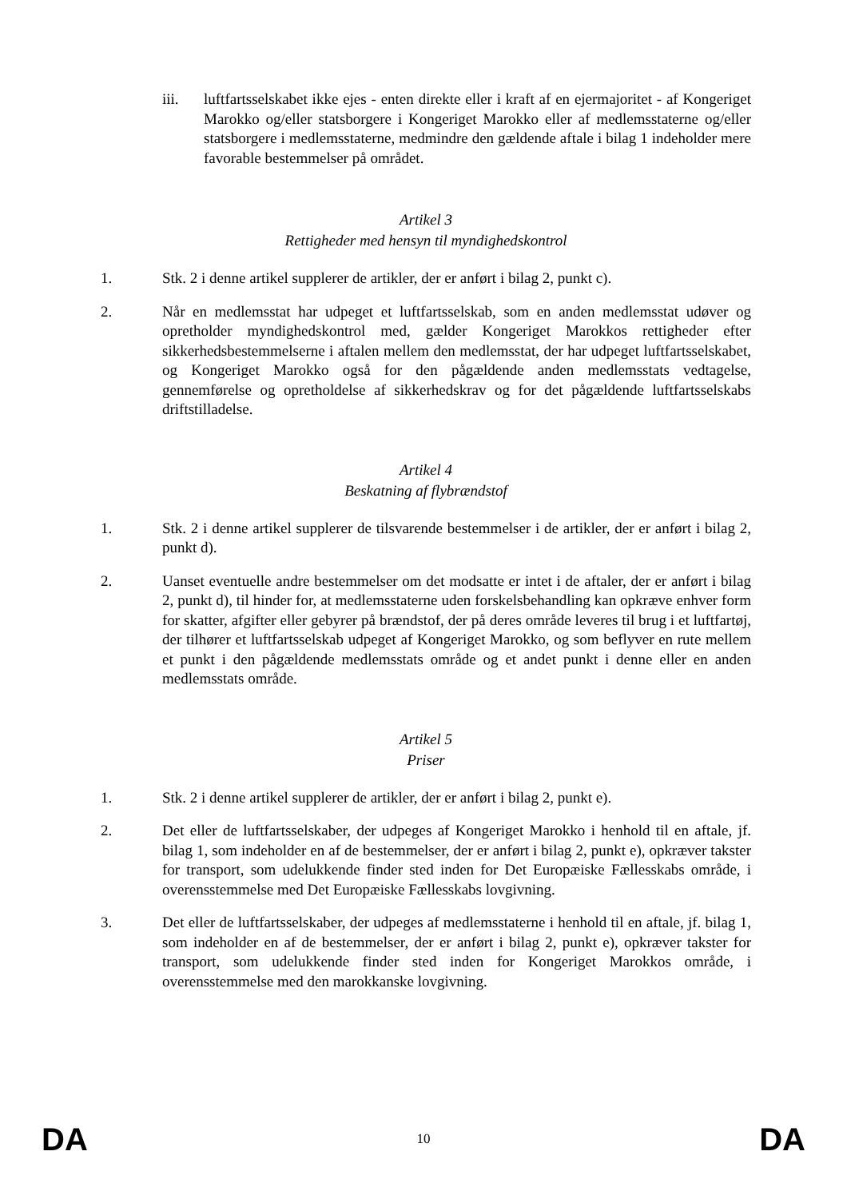iii. luftfartsselskabet ikke ejes - enten direkte eller i kraft af en ejermajoritet - af Kongeriget Marokko og/eller statsborgere i Kongeriget Marokko eller af medlemsstaterne og/eller statsborgere i medlemsstaterne, medmindre den gældende aftale i bilag 1 indeholder mere favorable bestemmelser på området.
Artikel 3
Rettigheder med hensyn til myndighedskontrol
1. Stk. 2 i denne artikel supplerer de artikler, der er anført i bilag 2, punkt c).
2. Når en medlemsstat har udpeget et luftfartsselskab, som en anden medlemsstat udøver og opretholder myndighedskontrol med, gælder Kongeriget Marokkos rettigheder efter sikkerhedsbestemmelserne i aftalen mellem den medlemsstat, der har udpeget luftfartsselskabet, og Kongeriget Marokko også for den pågældende anden medlemsstats vedtagelse, gennemførelse og opretholdelse af sikkerhedskrav og for det pågældende luftfartsselskabs driftstilladelse.
Artikel 4
Beskatning af flybrændstof
1. Stk. 2 i denne artikel supplerer de tilsvarende bestemmelser i de artikler, der er anført i bilag 2, punkt d).
2. Uanset eventuelle andre bestemmelser om det modsatte er intet i de aftaler, der er anført i bilag 2, punkt d), til hinder for, at medlemsstaterne uden forskelsbehandling kan opkræve enhver form for skatter, afgifter eller gebyrer på brændstof, der på deres område leveres til brug i et luftfartøj, der tilhører et luftfartsselskab udpeget af Kongeriget Marokko, og som beflyver en rute mellem et punkt i den pågældende medlemsstats område og et andet punkt i denne eller en anden medlemsstats område.
Artikel 5
Priser
1. Stk. 2 i denne artikel supplerer de artikler, der er anført i bilag 2, punkt e).
2. Det eller de luftfartsselskaber, der udpeges af Kongeriget Marokko i henhold til en aftale, jf. bilag 1, som indeholder en af de bestemmelser, der er anført i bilag 2, punkt e), opkræver takster for transport, som udelukkende finder sted inden for Det Europæiske Fællesskabs område, i overensstemmelse med Det Europæiske Fællesskabs lovgivning.
3. Det eller de luftfartsselskaber, der udpeges af medlemsstaterne i henhold til en aftale, jf. bilag 1, som indeholder en af de bestemmelser, der er anført i bilag 2, punkt e), opkræver takster for transport, som udelukkende finder sted inden for Kongeriget Marokkos område, i overensstemmelse med den marokkanske lovgivning.
DA 10 DA